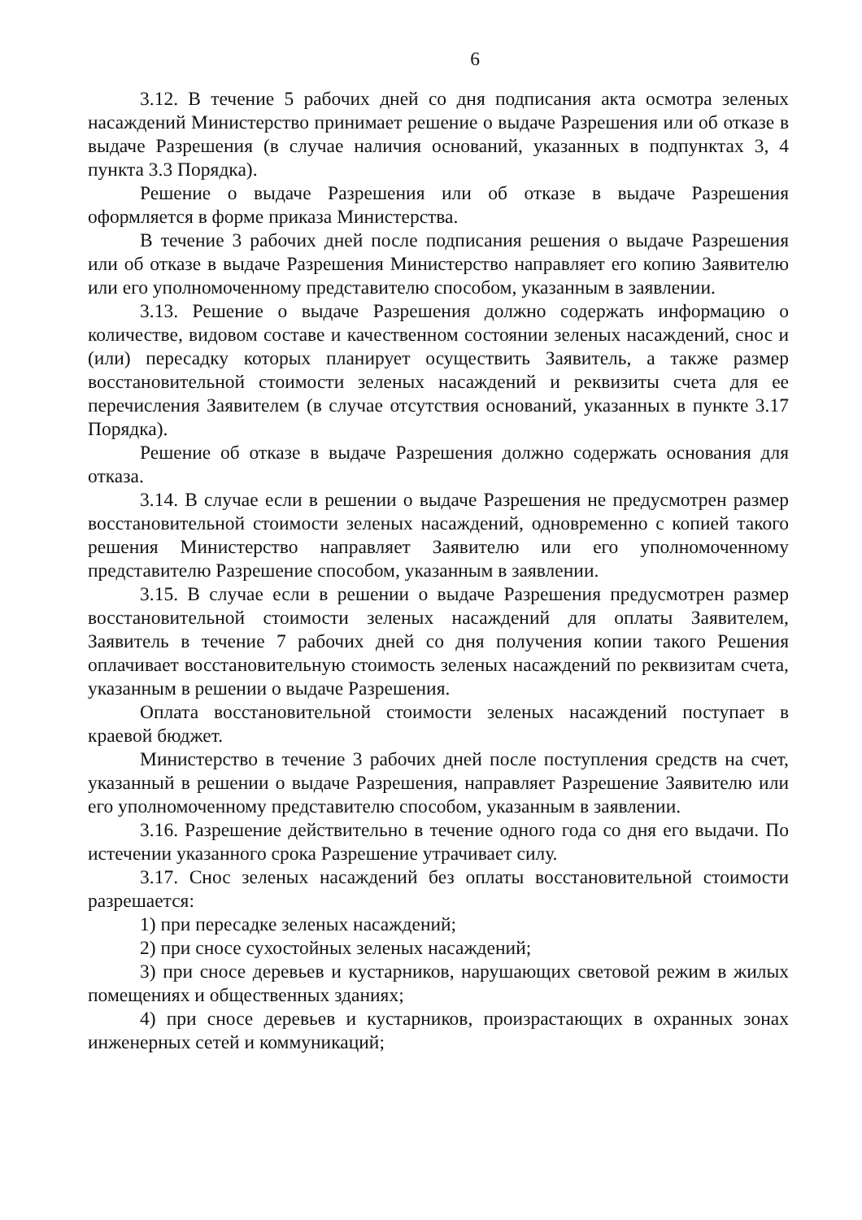6
3.12. В течение 5 рабочих дней со дня подписания акта осмотра зеленых насаждений Министерство принимает решение о выдаче Разрешения или об отказе в выдаче Разрешения (в случае наличия оснований, указанных в подпунктах 3, 4 пункта 3.3 Порядка).
Решение о выдаче Разрешения или об отказе в выдаче Разрешения оформляется в форме приказа Министерства.
В течение 3 рабочих дней после подписания решения о выдаче Разрешения или об отказе в выдаче Разрешения Министерство направляет его копию Заявителю или его уполномоченному представителю способом, указанным в заявлении.
3.13. Решение о выдаче Разрешения должно содержать информацию о количестве, видовом составе и качественном состоянии зеленых насаждений, снос и (или) пересадку которых планирует осуществить Заявитель, а также размер восстановительной стоимости зеленых насаждений и реквизиты счета для ее перечисления Заявителем (в случае отсутствия оснований, указанных в пункте 3.17 Порядка).
Решение об отказе в выдаче Разрешения должно содержать основания для отказа.
3.14. В случае если в решении о выдаче Разрешения не предусмотрен размер восстановительной стоимости зеленых насаждений, одновременно с копией такого решения Министерство направляет Заявителю или его уполномоченному представителю Разрешение способом, указанным в заявлении.
3.15. В случае если в решении о выдаче Разрешения предусмотрен размер восстановительной стоимости зеленых насаждений для оплаты Заявителем, Заявитель в течение 7 рабочих дней со дня получения копии такого Решения оплачивает восстановительную стоимость зеленых насаждений по реквизитам счета, указанным в решении о выдаче Разрешения.
Оплата восстановительной стоимости зеленых насаждений поступает в краевой бюджет.
Министерство в течение 3 рабочих дней после поступления средств на счет, указанный в решении о выдаче Разрешения, направляет Разрешение Заявителю или его уполномоченному представителю способом, указанным в заявлении.
3.16. Разрешение действительно в течение одного года со дня его выдачи. По истечении указанного срока Разрешение утрачивает силу.
3.17. Снос зеленых насаждений без оплаты восстановительной стоимости разрешается:
1) при пересадке зеленых насаждений;
2) при сносе сухостойных зеленых насаждений;
3) при сносе деревьев и кустарников, нарушающих световой режим в жилых помещениях и общественных зданиях;
4) при сносе деревьев и кустарников, произрастающих в охранных зонах инженерных сетей и коммуникаций;